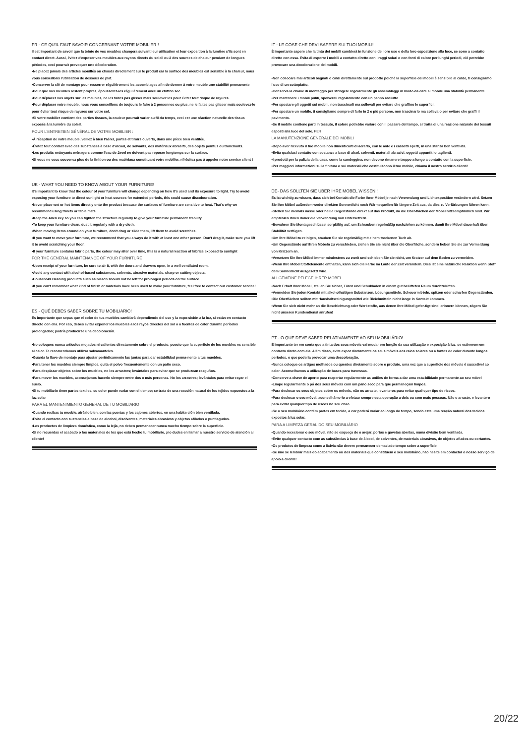FR - CE QU'IL FAUT SAVOIR CONCERNANT VOTRE MOBILIER !
Il est important de savoir que la teinte de vos meubles changera suivant leur utilisation et leur exposition à la lumière s'ils sont en contact direct. Aussi, évitez d'exposer vos meubles aux rayons directs du soleil ou à des sources de chaleur pendant de longues périodes, ceci pourrait provoquer une décoloration.
•Ne placez jamais des articles mouillés ou chauds directement sur le produit car la surface des meubles est sensible à la chaleur, nous vous conseillons l'utilisation de dessous de plat.
•Conserver la clé de montage pour resserrer régulièrement les assemblages afin de donner à votre meuble une stabilité permanente
•Pour que vos meubles restent propres, époussetez-les régulièrement avec un chiffon sec.
•Pour déplacer vos objets sur les meubles, ne les faites pas glisser mais soulever les pour éviter tout risque de rayures.
•Pour déplacer votre meuble, nous vous conseillons de toujours le faire à 2 personnes ou plus, ne le faites pas glisser mais soulevez-le pour éviter tout risque de rayures sur votre sol.
•Si votre mobilier contient des parties tissues, la couleur pourrait varier au fil du temps, ceci est une réaction naturelle des tissus exposés à la lumière du soleil.
POUR L'ENTRETIEN GÉNÉRAL DE VOTRE MOBILIER :
•À réception de votre meuble, veillez à bien l'aérer, portes et tiroirs ouverts, dans une pièce bien ventilée.
•Évitez tout contact avec des substances à base d'alcool, de solvants, des matériaux abrasifs, des objets pointus ou tranchants.
•Les produits nettoyants ménagers comme l'eau de Javel ne doivent pas reposer longtemps sur la surface.
•Si vous ne vous souvenez plus de la finition ou des matériaux constituant votre mobilier, n'hésitez pas à appeler notre service client !
UK - WHAT YOU NEED TO KNOW ABOUT YOUR FURNITURE!
It's important to know that the colour of your furniture will change depending on how it's used and its exposure to light. Try to avoid exposing your furniture to direct sunlight or heat sources for extended periods, this could cause discolouration.
•Never place wet or hot items directly onto the product because the surfaces of furniture are sensitive to heat. That's why we recommend using trivets or table mats.
•Keep the Allen key so you can tighten the structure regularly to give your furniture permanent stability.
•To keep your furniture clean, dust it regularly with a dry cloth.
•When moving items around on your furniture, don't drag or slide them, lift them to avoid scratches.
•If you want to move your furniture, we recommend that you always do it with at least one other person. Don't drag it, make sure you lift it to avoid scratching your floor.
•If your furniture contains fabric parts, the colour may alter over time, this is a natural reaction of fabrics exposed to sunlight
FOR THE GENERAL MAINTENANCE OF YOUR FURNITURE
•Upon receipt of your furniture, be sure to air it, with the doors and drawers open, in a well-ventilated room.
•Avoid any contact with alcohol-based substances, solvents, abrasive materials, sharp or cutting objects.
•Household cleaning products such as bleach should not be left for prolonged periods on the surface.
•If you can't remember what kind of finish or materials have been used to make your furniture, feel free to contact our customer service!
ES - QUÉ DEBES SABER SOBRE TU MOBILIARIO!
Es importante que sepas que el color de tus muebles cambiará dependiendo del uso y la expo-sición a la luz, si están en contacto directo con ella. Por eso, debes evitar exponer los muebles a los rayos directos del sol o a fuentes de calor durante períodos prolongados; podría producirse una decoloración.
•No coloques nunca artículos mojados ni calientes directamente sobre el producto, puesto que la superficie de los muebles es sensible al calor. Te recomendamos utilizar salvamanteles.
•Guarda la llave de montaje para ajustar periódicamente las juntas para dar estabilidad perma-nente a tus muebles.
•Para tener los muebles siempre limpios, quita el polvo frecuentemente con un paño seco.
•Para desplazar objetos sobre los muebles, no los arrastres; levántalos para evitar que se produzcan rasguños.
•Para mover los muebles, aconsejamos hacerlo siempre entre dos o más personas. No los arrastres; levántalos para evitar rayar el suelo.
•Si tu mobiliario tiene partes textiles, su color puede variar con el tiempo; se trata de una reacción natural de los tejidos expuestos a la luz solar
PARA EL MANTENIMIENTO GENERAL DE TU MOBILIARIO
•Cuando recibas tu mueble, airéalo bien, con las puertas y los cajones abiertos, en una habita-ción bien ventilada.
•Evita el contacto con sustancias a base de alcohol, disolventes, materiales abrasivos y objetos afilados o puntiagudos.
•Los productos de limpieza doméstica, como la lejía, no deben permanecer nunca mucho tiempo sobre la superficie.
•Si no recuerdas el acabado o los materiales de los que está hecho tu mobiliario, ¡no dudes en llamar a nuestro servicio de atención al cliente!
IT - LE COSE CHE DEVI SAPERE SUI TUOI MOBILI!
È importante sapere che la tinta dei mobili cambierà in funzione del loro uso e della loro esposizione alla luce, se sono a contatto diretto con essa. Evita di esporre i mobili a contatto diretto con i raggi solari o con fonti di calore per lunghi periodi, ciò potrebbe provocare una decolorazione dei mobili.
•Non collocare mai articoli bagnati o caldi direttamente sul prodotto poiché la superficie dei mobili è sensibile al caldo, ti consigliamo l'uso di un sottopiatto.
•Conserva la chiave di montaggio per stringere regolarmente gli assemblaggi in modo da dare al mobile una stabilità permanente.
•Per mantenere i mobili puliti, spolverali regolarmente con un panno asciutto.
•Per spostare gli oggetti sui mobili, non trascinarli ma sollevali per evitare che graffino le superfici.
•Per spostare un mobile, ti consigliamo sempre di farlo in 2 o più persone, non trascinarlo ma sollevalo per evitare che graffi il pavimento.
•Se il mobile contiene parti in tessuto, il colore potrebbe variare con il passare del tempo, si tratta di una reazione naturale dei tessuti esposti alla luce del sole. PER
LA MANUTENZIONE GENERALE DEI MOBILI
•Dopo aver ricevuto il tuo mobile non dimenticarti di aerarlo, con le ante e i cassetti aperti, in una stanza ben ventilata.
•Evita qualsiasi contatto con sostanze a base di alcol, solventi, materiali abrasivi, oggetti appuntiti o taglienti.
•I prodotti per la pulizia della casa, come la candeggina, non devono rimanere troppo a lungo a contatto con la superficie.
•Per maggiori informazioni sulla finitura o sui materiali che costituiscono il tuo mobile, chiama il nostro servizio clienti!
DE- DAS SOLLTEN SIE UBER IHRE MOBEL WISSEN !
Es ist wichtig zu wissen, dass sich bei Kontakt die Farbe Ihrer Möbel je nach Verwendung und Lichtexposition verändern wird. Setzen Sie Ihre Möbel außerdem weder direkten Sonnenlicht noch Wärmequellen für längere Zeit aus, da dies zu Verfärbungen führen kann.
•Stellen Sie niemals nasse oder heiße Gegenstände direkt auf das Produkt, da die Ober-flächen der Möbel hitzeempfindlich sind. Wir empfehlen Ihnen daher die Verwendung von Untersetzern.
•Bewahren Sie Montageschlüssel sorgfältig auf, um Schrauben regelmäßig nachziehen zu können, damit Ihre Möbel dauerhaft über Stabilität verfügen.
•Um Ihre Möbel zu reinigen, stauben Sie sie regelmäßig mit einem trockenen Tuch ab.
•Um Gegenstände auf Ihren Möbeln zu verschieben, ziehen Sie sie nicht über die Oberfläche, sondern heben Sie sie zur Vermeidung von Kratzern an.
•Versetzen Sie Ihre Möbel immer mindestens zu zweit und schieben Sie sie nicht, um Kratzer auf dem Boden zu vermeiden.
•Wenn Ihre Möbel Stoffelemente enthalten, kann sich die Farbe im Laufe der Zeit verändern. Dies ist eine natürliche Reaktion wenn Stoff dem Sonnenlicht ausgesetzt wird.
ALLGEMEINE PFLEGE IHRER MÖBEL
•Nach Erhalt Ihrer Möbel, stellen Sie sicher, Türen und Schubladen in einem gut belüfteten Raum durchzulüften.
•Vermeiden Sie jeden Kontakt mit alkoholhaltigen Substanzen, Lösungsmitteln, Scheuermit-teln, spitzen oder scharfen Gegenständen.
•Die Oberflächen sollten mit Haushaltsreinigungsmittel wie Bleichmitteln nicht lange in Kontakt kommen.
•Wenn Sie sich nicht mehr an die Beschichtung oder Werkstoffe, aus denen Ihre Möbel gefer-tigt sind, erinnern können, zögern Sie nicht unseren Kundendienst anrufen!
PT - O QUE DEVE SABER RELATIVAMENTE AO SEU MOBILIÁRIO!
É importante ter em conta que a tinta dos seus móveis vai mudar em função da sua utilização e exposição à luz, se estiverem em contacto direto com ela. Além disso, evite expor diretamente os seus móveis aos raios solares ou a fontes de calor durante longos períodos, o que poderia provocar uma descoloração.
•Nunca coloque os artigos molhados ou quentes diretamente sobre o produto, uma vez que a superfície dos móveis é suscetível ao calor. Aconselhamos a utilização de bases para travessas.
•Conserve a chave de aperto para reapertar regularmente as uniões de forma a dar uma esta-bilidade permanente ao seu móvel
•Limpe regularmente o pó dos seus móveis com um pano seco para que permaneçam limpos.
•Para deslocar os seus objetos sobre os móveis, não os arraste, levante-os para evitar qual-quer tipo de riscos.
•Para deslocar o seu móvel, aconselhámo-lo a efetuar sempre esta operação a dois ou com mais pessoas. Não o arraste, e levante-o para evitar qualquer tipo de riscos no seu chão.
•Se o seu mobiliário contém partes em tecido, a cor poderá variar ao longo do tempo, sendo esta uma reação natural dos tecidos expostos à luz solar.
PARA A LIMPEZA GERAL DO SEU MOBILIÁRIO
•Quando rececionar o seu móvel, não se esqueça de o arejar, portas e gavetas abertas, numa divisão bem ventilada.
•Evite qualquer contacto com as substâncias à base de álcool, de solventes, de materiais abrasivos, de objetos afiados ou cortantes.
•Os produtos de limpeza como a lixívia não devem permanecer demasiado tempo sobre a superfície.
•Se não se lembrar mais do acabamento ou dos materiais que constituem o seu mobiliário, não hesite em contactar o nosso serviço de apoio a cliente!
20/22